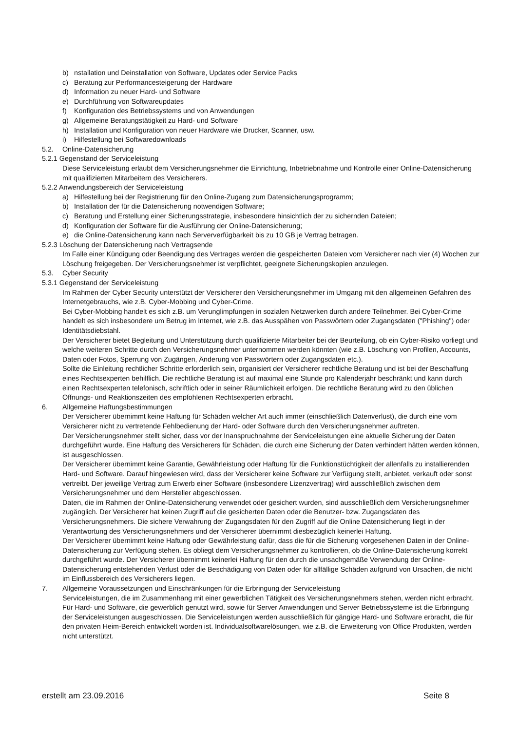b) nstallation und Deinstallation von Software, Updates oder Service Packs
c) Beratung zur Performancesteigerung der Hardware
d) Information zu neuer Hard- und Software
e) Durchführung von Softwareupdates
f) Konfiguration des Betriebssystems und von Anwendungen
g) Allgemeine Beratungstätigkeit zu Hard- und Software
h) Installation und Konfiguration von neuer Hardware wie Drucker, Scanner, usw.
i) Hilfestellung bei Softwaredownloads
5.2. Online-Datensicherung
5.2.1 Gegenstand der Serviceleistung
Diese Serviceleistung erlaubt dem Versicherungsnehmer die Einrichtung, Inbetriebnahme und Kontrolle einer Online-Datensicherung mit qualifizierten Mitarbeitern des Versicherers.
5.2.2 Anwendungsbereich der Serviceleistung
a) Hilfestellung bei der Registrierung für den Online-Zugang zum Datensicherungsprogramm;
b) Installation der für die Datensicherung notwendigen Software;
c) Beratung und Erstellung einer Sicherungsstrategie, insbesondere hinsichtlich der zu sichernden Dateien;
d) Konfiguration der Software für die Ausführung der Online-Datensicherung;
e) die Online-Datensicherung kann nach Serververfügbarkeit bis zu 10 GB je Vertrag betragen.
5.2.3 Löschung der Datensicherung nach Vertragsende
Im Falle einer Kündigung oder Beendigung des Vertrages werden die gespeicherten Dateien vom Versicherer nach vier (4) Wochen zur Löschung freigegeben. Der Versicherungsnehmer ist verpflichtet, geeignete Sicherungskopien anzulegen.
5.3. Cyber Security
5.3.1 Gegenstand der Serviceleistung
Im Rahmen der Cyber Security unterstützt der Versicherer den Versicherungsnehmer im Umgang mit den allgemeinen Gefahren des Internetgebrauchs, wie z.B. Cyber-Mobbing und Cyber-Crime.
Bei Cyber-Mobbing handelt es sich z.B. um Verunglimpfungen in sozialen Netzwerken durch andere Teilnehmer. Bei Cyber-Crime handelt es sich insbesondere um Betrug im Internet, wie z.B. das Ausspähen von Passwörtern oder Zugangsdaten ("Phishing") oder Identitätsdiebstahl.
Der Versicherer bietet Begleitung und Unterstützung durch qualifizierte Mitarbeiter bei der Beurteilung, ob ein Cyber-Risiko vorliegt und welche weiteren Schritte durch den Versicherungsnehmer unternommen werden könnten (wie z.B. Löschung von Profilen, Accounts, Daten oder Fotos, Sperrung von Zugängen, Änderung von Passwörtern oder Zugangsdaten etc.).
Sollte die Einleitung rechtlicher Schritte erforderlich sein, organisiert der Versicherer rechtliche Beratung und ist bei der Beschaffung eines Rechtsexperten behilflich. Die rechtliche Beratung ist auf maximal eine Stunde pro Kalenderjahr beschränkt und kann durch einen Rechtsexperten telefonisch, schriftlich oder in seiner Räumlichkeit erfolgen. Die rechtliche Beratung wird zu den üblichen Öffnungs- und Reaktionszeiten des empfohlenen Rechtsexperten erbracht.
6. Allgemeine Haftungsbestimmungen
Der Versicherer übernimmt keine Haftung für Schäden welcher Art auch immer (einschließlich Datenverlust), die durch eine vom Versicherer nicht zu vertretende Fehlbedienung der Hard- oder Software durch den Versicherungsnehmer auftreten.
Der Versicherungsnehmer stellt sicher, dass vor der Inanspruchnahme der Serviceleistungen eine aktuelle Sicherung der Daten durchgeführt wurde. Eine Haftung des Versicherers für Schäden, die durch eine Sicherung der Daten verhindert hätten werden können, ist ausgeschlossen.
Der Versicherer übernimmt keine Garantie, Gewährleistung oder Haftung für die Funktionstüchtigkeit der allenfalls zu installierenden Hard- und Software. Darauf hingewiesen wird, dass der Versicherer keine Software zur Verfügung stellt, anbietet, verkauft oder sonst vertreibt. Der jeweilige Vertrag zum Erwerb einer Software (insbesondere Lizenzvertrag) wird ausschließlich zwischen dem Versicherungsnehmer und dem Hersteller abgeschlossen.
Daten, die im Rahmen der Online-Datensicherung verwendet oder gesichert wurden, sind ausschließlich dem Versicherungsnehmer zugänglich. Der Versicherer hat keinen Zugriff auf die gesicherten Daten oder die Benutzer- bzw. Zugangsdaten des Versicherungsnehmers. Die sichere Verwahrung der Zugangsdaten für den Zugriff auf die Online Datensicherung liegt in der Verantwortung des Versicherungsnehmers und der Versicherer übernimmt diesbezüglich keinerlei Haftung.
Der Versicherer übernimmt keine Haftung oder Gewährleistung dafür, dass die für die Sicherung vorgesehenen Daten in der Online-Datensicherung zur Verfügung stehen. Es obliegt dem Versicherungsnehmer zu kontrollieren, ob die Online-Datensicherung korrekt durchgeführt wurde. Der Versicherer übernimmt keinerlei Haftung für den durch die unsachgemäße Verwendung der Online-Datensicherung entstehenden Verlust oder die Beschädigung von Daten oder für allfällige Schäden aufgrund von Ursachen, die nicht im Einflussbereich des Versicherers liegen.
7. Allgemeine Voraussetzungen und Einschränkungen für die Erbringung der Serviceleistung
Serviceleistungen, die im Zusammenhang mit einer gewerblichen Tätigkeit des Versicherungsnehmers stehen, werden nicht erbracht. Für Hard- und Software, die gewerblich genutzt wird, sowie für Server Anwendungen und Server Betriebssysteme ist die Erbringung der Serviceleistungen ausgeschlossen. Die Serviceleistungen werden ausschließlich für gängige Hard- und Software erbracht, die für den privaten Heim-Bereich entwickelt worden ist. Individualsoftwarelösungen, wie z.B. die Erweiterung von Office Produkten, werden nicht unterstützt.
erstellt am 23.09.2016 Seite 8